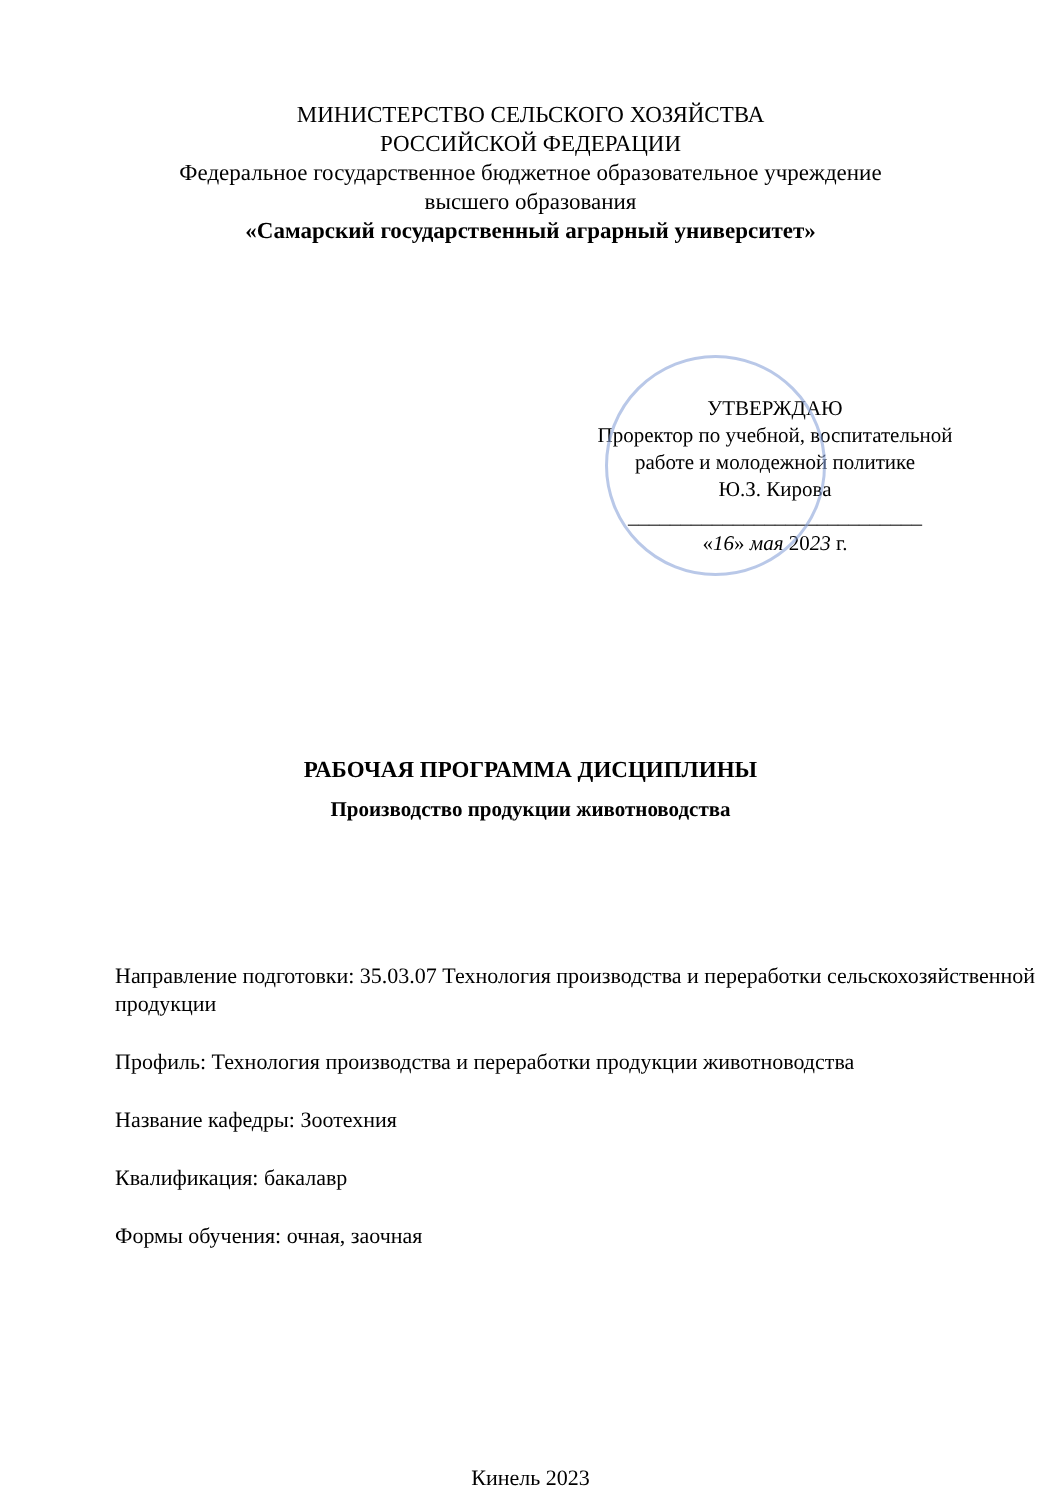МИНИСТЕРСТВО СЕЛЬСКОГО ХОЗЯЙСТВА
РОССИЙСКОЙ ФЕДЕРАЦИИ
Федеральное государственное бюджетное образовательное учреждение
высшего образования
«Самарский государственный аграрный университет»
УТВЕРЖДАЮ
Проректор по учебной, воспитательной
работе и молодежной политике
Ю.З. Кирова
____________________________
«16» мая 2023 г.
РАБОЧАЯ ПРОГРАММА ДИСЦИПЛИНЫ
Производство продукции животноводства
Направление подготовки: 35.03.07 Технология производства и переработки сельскохозяйственной продукции
Профиль: Технология производства и переработки продукции животноводства
Название кафедры: Зоотехния
Квалификация: бакалавр
Формы обучения: очная, заочная
Кинель 2023